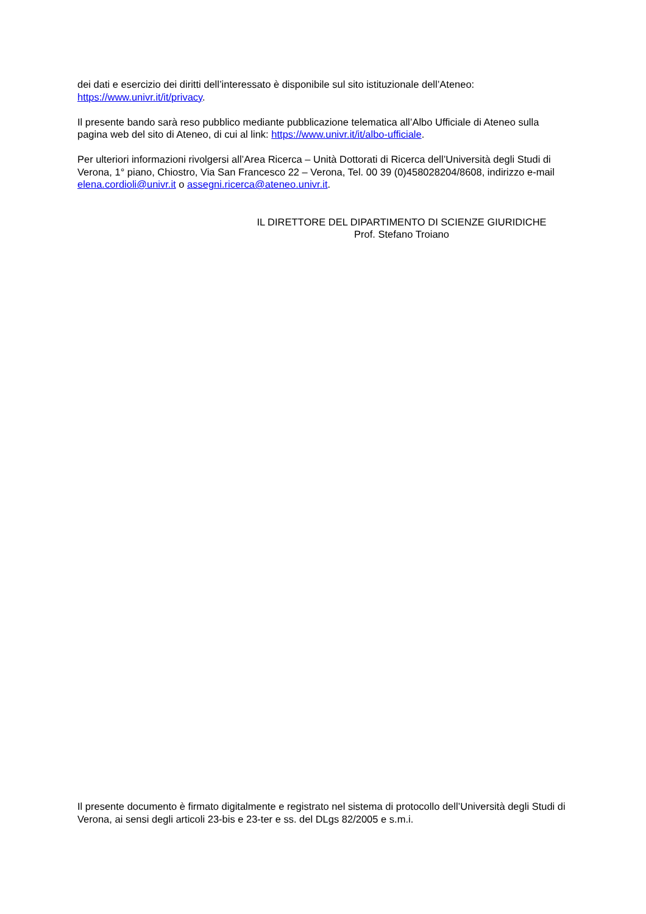dei dati e esercizio dei diritti dell’interessato è disponibile sul sito istituzionale dell’Ateneo:
https://www.univr.it/it/privacy.
Il presente bando sarà reso pubblico mediante pubblicazione telematica all’Albo Ufficiale di Ateneo sulla pagina web del sito di Ateneo, di cui al link: https://www.univr.it/it/albo-ufficiale.
Per ulteriori informazioni rivolgersi all’Area Ricerca – Unità Dottorati di Ricerca dell’Università degli Studi di Verona, 1° piano, Chiostro, Via San Francesco 22 – Verona, Tel. 00 39 (0)458028204/8608, indirizzo e-mail elena.cordioli@univr.it o assegni.ricerca@ateneo.univr.it.
IL DIRETTORE DEL DIPARTIMENTO DI SCIENZE GIURIDICHE
Prof. Stefano Troiano
Il presente documento è firmato digitalmente e registrato nel sistema di protocollo dell’Università degli Studi di Verona, ai sensi degli articoli 23-bis e 23-ter e ss. del DLgs 82/2005 e s.m.i.